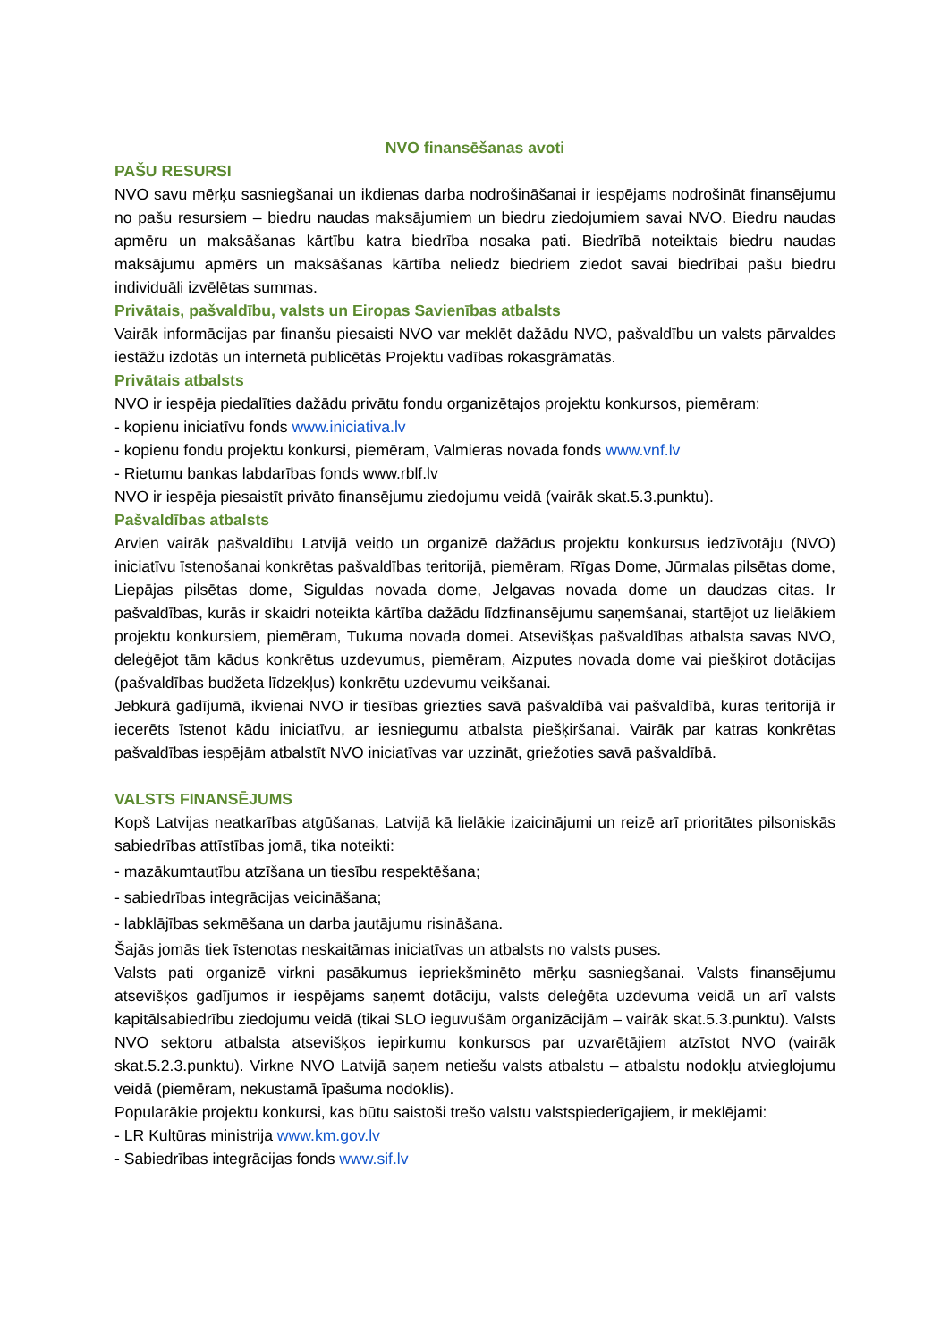NVO finansēšanas avoti
PAŠU RESURSI
NVO savu mērķu sasniegšanai un ikdienas darba nodrošināšanai ir iespējams nodrošināt finansējumu no pašu resursiem – biedru naudas maksājumiem un biedru ziedojumiem savai NVO. Biedru naudas apmēru un maksāšanas kārtību katra biedrība nosaka pati. Biedrībā noteiktais biedru naudas maksājumu apmērs un maksāšanas kārtība neliedz biedriem ziedot savai biedrībai pašu biedru individuāli izvēlētas summas.
Privātais, pašvaldību, valsts un Eiropas Savienības atbalsts
Vairāk informācijas par finanšu piesaisti NVO var meklēt dažādu NVO, pašvaldību un valsts pārvaldes iestāžu izdotās un internetā publicētās Projektu vadības rokasgrāmatās.
Privātais atbalsts
NVO ir iespēja piedalīties dažādu privātu fondu organizētajos projektu konkursos, piemēram:
- kopienu iniciatīvu fonds www.iniciativa.lv
- kopienu fondu projektu konkursi, piemēram, Valmieras novada fonds www.vnf.lv
- Rietumu bankas labdarības fonds www.rblf.lv
NVO ir iespēja piesaistīt privāto finansējumu ziedojumu veidā (vairāk skat.5.3.punktu).
Pašvaldības atbalsts
Arvien vairāk pašvaldību Latvijā veido un organizē dažādus projektu konkursus iedzīvotāju (NVO) iniciatīvu īstenošanai konkrētas pašvaldības teritorijā, piemēram, Rīgas Dome, Jūrmalas pilsētas dome, Liepājas pilsētas dome, Siguldas novada dome, Jelgavas novada dome un daudzas citas. Ir pašvaldības, kurās ir skaidri noteikta kārtība dažādu līdzfinansējumu saņemšanai, startējot uz lielākiem projektu konkursiem, piemēram, Tukuma novada domei. Atsevišķas pašvaldības atbalsta savas NVO, deleģējot tām kādus konkrētus uzdevumus, piemēram, Aizputes novada dome vai piešķirot dotācijas (pašvaldības budžeta līdzekļus) konkrētu uzdevumu veikšanai.
Jebkurā gadījumā, ikvienai NVO ir tiesības griezties savā pašvaldībā vai pašvaldībā, kuras teritorijā ir iecerēts īstenot kādu iniciatīvu, ar iesniegumu atbalsta piešķiršanai. Vairāk par katras konkrētas pašvaldības iespējām atbalstīt NVO iniciatīvas var uzzināt, griežoties savā pašvaldībā.
VALSTS FINANSĒJUMS
Kopš Latvijas neatkarības atgūšanas, Latvijā kā lielākie izaicinājumi un reizē arī prioritātes pilsoniskās sabiedrības attīstības jomā, tika noteikti:
- mazākumtautību atzīšana un tiesību respektēšana;
- sabiedrības integrācijas veicināšana;
- labklājības sekmēšana un darba jautājumu risināšana.
Šajās jomās tiek īstenotas neskaitāmas iniciatīvas un atbalsts no valsts puses.
Valsts pati organizē virkni pasākumus iepriekšminēto mērķu sasniegšanai. Valsts finansējumu atsevišķos gadījumos ir iespējams saņemt dotāciju, valsts deleģēta uzdevuma veidā un arī valsts kapitālsabiedrību ziedojumu veidā (tikai SLO ieguvušām organizācijām – vairāk skat.5.3.punktu). Valsts NVO sektoru atbalsta atsevišķos iepirkumu konkursos par uzvarētājiem atzīstot NVO (vairāk skat.5.2.3.punktu). Virkne NVO Latvijā saņem netiešu valsts atbalstu – atbalstu nodokļu atvieglojumu veidā (piemēram, nekustamā īpašuma nodoklis).
Popularākie projektu konkursi, kas būtu saistoši trešo valstu valstspiederīgajiem, ir meklējami:
- LR Kultūras ministrija www.km.gov.lv
- Sabiedrības integrācijas fonds www.sif.lv